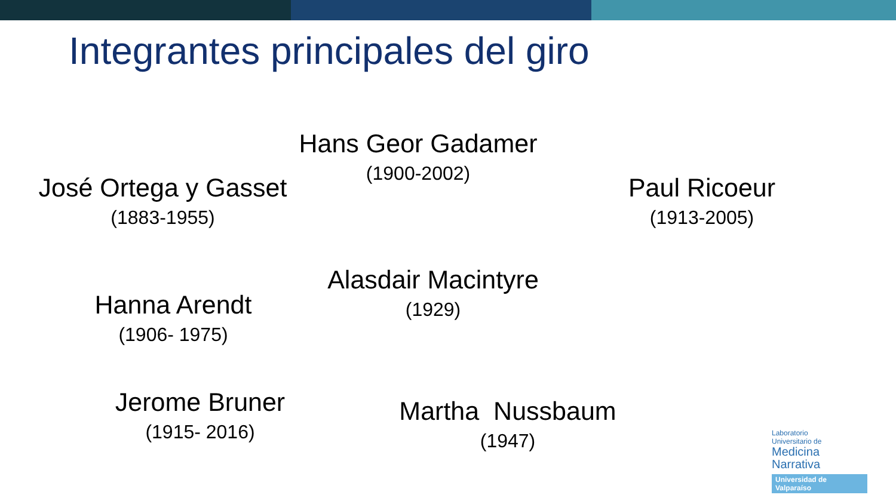Integrantes principales del giro
Hans Geor Gadamer
(1900-2002)
José Ortega y Gasset
(1883-1955)
Paul Ricoeur
(1913-2005)
Alasdair Macintyre
(1929)
Hanna Arendt
(1906- 1975)
Jerome Bruner
(1915- 2016)
Martha Nussbaum
(1947)
Laboratorio
Universitario de
Medicina
Narrativa
Universidad de Valparaíso